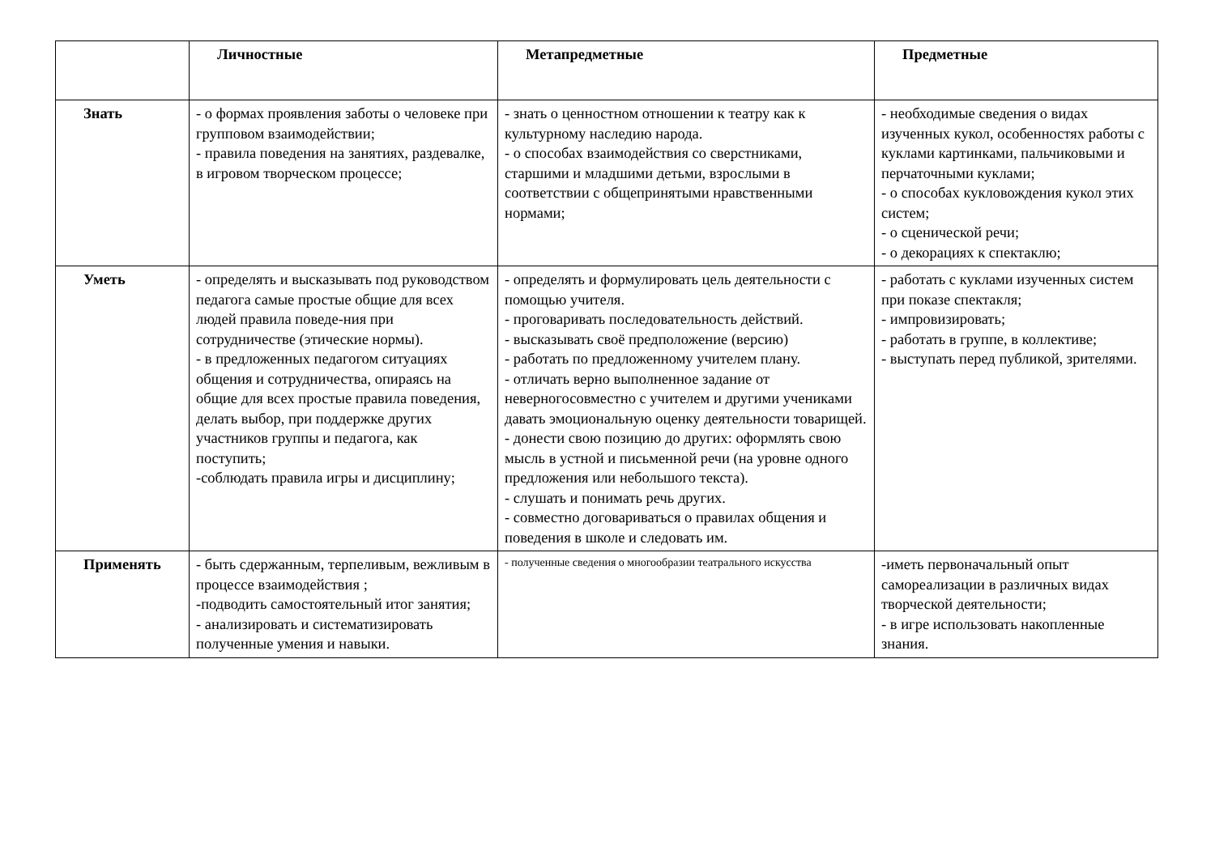| | Личностные | Метапредметные | Предметные |
| --- | --- | --- | --- |
| Знать | - о формах проявления заботы о человеке при групповом взаимодействии; - правила поведения на занятиях, раздевалке, в игровом творческом процессе; | - знать о ценностном отношении к театру как к культурному наследию народа. - о способах взаимодействия со сверстниками, старшими и младшими детьми, взрослыми в соответствии с общепринятыми нравственными нормами; | - необходимые сведения о видах изученных кукол, особенностях работы с куклами картинками, пальчиковыми и перчаточными куклами; - о способах кукловождения кукол этих систем; - о сценической речи; - о декорациях к спектаклю; |
| Уметь | - определять и высказывать под руководством педагога самые простые общие для всех людей правила поведе-ния при сотрудничестве (этические нормы). - в предложенных педагогом ситуациях общения и сотрудничества, опираясь на общие для всех простые правила поведения, делать выбор, при поддержке других участников группы и педагога, как поступить; -соблюдать правила игры и дисциплину; | - определять и формулировать цель деятельности с помощью учителя. - проговаривать последовательность действий. - высказывать своё предположение (версию) - работать по предложенному учителем плану. - отличать верно выполненное задание от неверногосовместно с учителем и другими учениками давать эмоциональную оценку деятельности товарищей. - донести свою позицию до других: оформлять свою мысль в устной и письменной речи (на уровне одного предложения или небольшого текста). - слушать и понимать речь других. - совместно договариваться о правилах общения и поведения в школе и следовать им. | - работать с куклами изученных систем при показе спектакля; - импровизировать; - работать в группе, в коллективе; - выступать перед публикой, зрителями. |
| Применять | - быть сдержанным, терпеливым, вежливым в процессе взаимодействия ; -подводить самостоятельный итог занятия; - анализировать и систематизировать полученные умения и навыки. | - полученные сведения о многообразии театрального искусства | -иметь первоначальный опыт самореализации в различных видах творческой деятельности; - в игре использовать накопленные знания. |